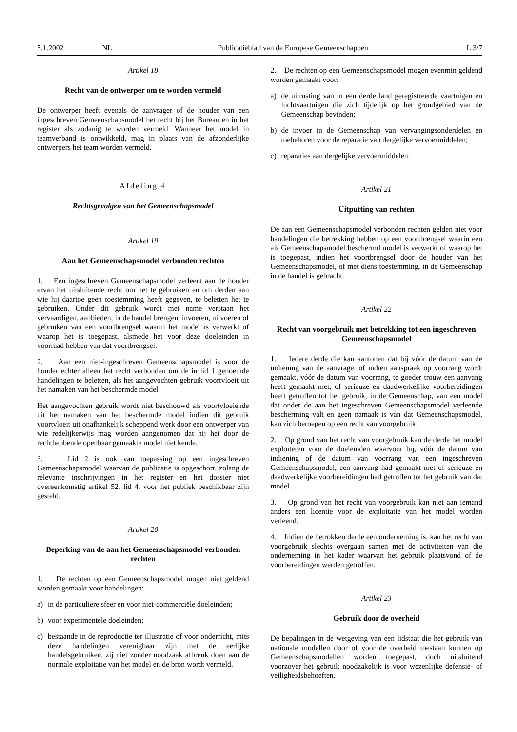5.1.2002 NL Publicatieblad van de Europese Gemeenschappen L 3/7
Artikel 18
Recht van de ontwerper om te worden vermeld
De ontwerper heeft evenals de aanvrager of de houder van een ingeschreven Gemeenschapsmodel het recht bij het Bureau en in het register als zodanig te worden vermeld. Wanneer het model in teamverband is ontwikkeld, mag in plaats van de afzonderlijke ontwerpers het team worden vermeld.
Afdeling 4
Rechtsgevolgen van het Gemeenschapsmodel
Artikel 19
Aan het Gemeenschapsmodel verbonden rechten
1. Een ingeschreven Gemeenschapsmodel verleent aan de houder ervan het uitsluitende recht om het te gebruiken en om derden aan wie hij daartoe geen toestemming heeft gegeven, te beletten het te gebruiken. Onder dit gebruik wordt met name verstaan het vervaardigen, aanbieden, in de handel brengen, invoeren, uitvoeren of gebruiken van een voortbrengsel waarin het model is verwerkt of waarop het is toegepast, alsmede het voor deze doeleinden in voorraad hebben van dat voortbrengsel.
2. Aan een niet-ingeschreven Gemeenschapsmodel is voor de houder echter alleen het recht verbonden om de in lid 1 genoemde handelingen te beletten, als het aangevochten gebruik voortvloeit uit het namaken van het beschermde model.
Het aangevochten gebruik wordt niet beschouwd als voortvloeiende uit het namaken van het beschermde model indien dit gebruik voortvloeit uit onafhankelijk scheppend werk door een ontwerper van wie redelijkerwijs mag worden aangenomen dat hij het door de rechthebbende openbaar gemaakte model niet kende.
3. Lid 2 is ook van toepassing op een ingeschreven Gemeenschapsmodel waarvan de publicatie is opgeschort, zolang de relevante inschrijvingen in het register en het dossier niet overeenkomstig artikel 52, lid 4, voor het publiek beschikbaar zijn gesteld.
Artikel 20
Beperking van de aan het Gemeenschapsmodel verbonden rechten
1. De rechten op een Gemeenschapsmodel mogen niet geldend worden gemaakt voor handelingen:
a) in de particuliere sfeer en voor niet-commerciële doeleinden;
b) voor experimentele doeleinden;
c) bestaande in de reproductie ter illustratie of voor onderricht, mits deze handelingen verenigbaar zijn met de eerlijke handelsgebruiken, zij niet zonder noodzaak afbreuk doen aan de normale exploitatie van het model en de bron wordt vermeld.
2. De rechten op een Gemeenschapsmodel mogen evenmin geldend worden gemaakt voor:
a) de uitrusting van in een derde land geregistreerde vaartuigen en luchtvaartuigen die zich tijdelijk op het grondgebied van de Gemeenschap bevinden;
b) de invoer in de Gemeenschap van vervangingsonderdelen en toebehoren voor de reparatie van dergelijke vervoermiddelen;
c) reparaties aan dergelijke vervoermiddelen.
Artikel 21
Uitputting van rechten
De aan een Gemeenschapsmodel verbonden rechten gelden niet voor handelingen die betrekking hebben op een voortbrengsel waarin een als Gemeenschapsmodel beschermd model is verwerkt of waarop het is toegepast, indien het voortbrengsel door de houder van het Gemeenschapsmodel, of met diens toestemming, in de Gemeenschap in de handel is gebracht.
Artikel 22
Recht van voorgebruik met betrekking tot een ingeschreven Gemeenschapsmodel
1. Iedere derde die kan aantonen dat hij vóór de datum van de indiening van de aanvrage, of indien aanspraak op voorrang wordt gemaakt, vóór de datum van voorrang, te goeder trouw een aanvang heeft gemaakt met, of serieuze en daadwerkelijke voorbereidingen heeft getroffen tot het gebruik, in de Gemeenschap, van een model dat onder de aan het ingeschreven Gemeenschapsmodel verleende bescherming valt en geen namaak is van dat Gemeenschapsmodel, kan zich beroepen op een recht van voorgebruik.
2. Op grond van het recht van voorgebruik kan de derde het model exploiteren voor de doeleinden waarvoor hij, vóór de datum van indiening of de datum van voorrang van een ingeschreven Gemeenschapsmodel, een aanvang had gemaakt met of serieuze en daadwerkelijke voorbereidingen had getroffen tot het gebruik van dat model.
3. Op grond van het recht van voorgebruik kan niet aan iemand anders een licentie voor de exploitatie van het model worden verleend.
4. Indien de betrokken derde een onderneming is, kan het recht van voorgebruik slechts overgaan samen met de activiteiten van die onderneming in het kader waarvan het gebruik plaatsvond of de voorbereidingen werden getroffen.
Artikel 23
Gebruik door de overheid
De bepalingen in de wetgeving van een lidstaat die het gebruik van nationale modellen door of voor de overheid toestaan kunnen op Gemeenschapsmodellen worden toegepast, doch uitsluitend voorzover het gebruik noodzakelijk is voor wezenlijke defensie- of veiligheidsbehoeften.